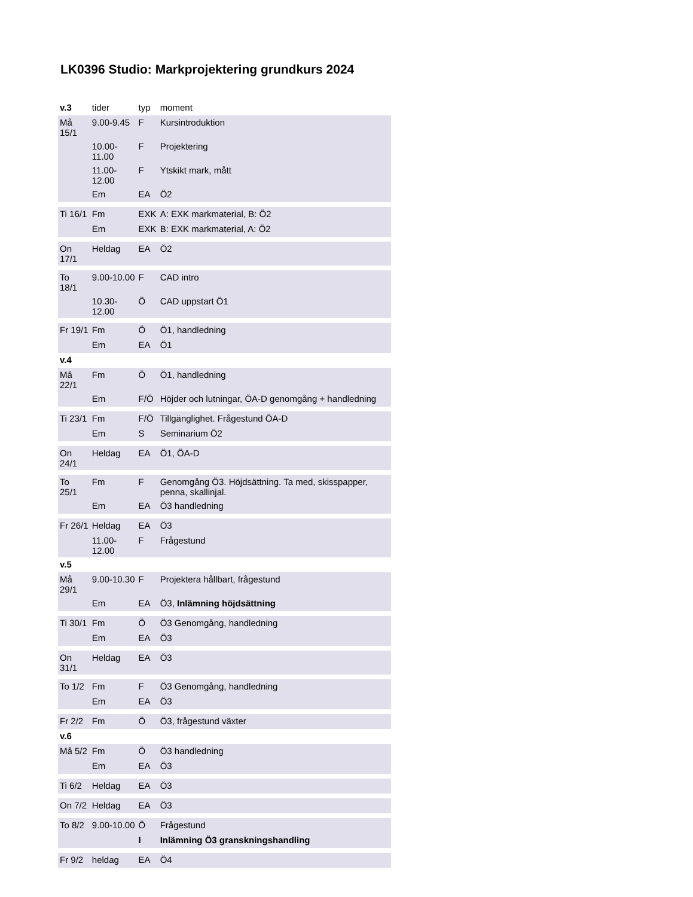LK0396 Studio: Markprojektering grundkurs 2024
| v.3 | tider | typ | moment |
| --- | --- | --- | --- |
| Må 15/1 | 9.00-9.45 | F | Kursintroduktion |
| | 10.00-11.00 | F | Projektering |
| | 11.00-12.00 | F | Ytskikt mark, mått |
| | Em | EA | Ö2 |
| Ti 16/1 | Fm | EXK | A: EXK markmaterial, B: Ö2 |
| | Em | EXK | B: EXK markmaterial, A: Ö2 |
| On 17/1 | Heldag | EA | Ö2 |
| To 18/1 | 9.00-10.00 | F | CAD intro |
| | 10.30-12.00 | Ö | CAD uppstart Ö1 |
| Fr 19/1 | Fm | Ö | Ö1, handledning |
| | Em | EA | Ö1 |
| v.4 | | | |
| Må 22/1 | Fm | Ö | Ö1, handledning |
| | Em | F/Ö | Höjder och lutningar, ÖA-D genomgång + handledning |
| Ti 23/1 | Fm | F/Ö | Tillgänglighet. Frågestund ÖA-D |
| | Em | S | Seminarium Ö2 |
| On 24/1 | Heldag | EA | Ö1, ÖA-D |
| To 25/1 | Fm | F | Genomgång Ö3. Höjdsättning. Ta med, skisspapper, penna, skallinjal. |
| | Em | EA | Ö3 handledning |
| Fr 26/1 | Heldag | EA | Ö3 |
| | 11.00-12.00 | F | Frågestund |
| v.5 | | | |
| Må 29/1 | 9.00-10.30 | F | Projektera hållbart, frågestund |
| | Em | EA | Ö3, Inlämning höjdsättning |
| Ti 30/1 | Fm | Ö | Ö3 Genomgång, handledning |
| | Em | EA | Ö3 |
| On 31/1 | Heldag | EA | Ö3 |
| To 1/2 | Fm | F | Ö3 Genomgång, handledning |
| | Em | EA | Ö3 |
| Fr 2/2 | Fm | Ö | Ö3, frågestund växter |
| v.6 | | | |
| Må 5/2 | Fm | Ö | Ö3 handledning |
| | Em | EA | Ö3 |
| Ti 6/2 | Heldag | EA | Ö3 |
| On 7/2 | Heldag | EA | Ö3 |
| To 8/2 | 9.00-10.00 | Ö | Frågestund |
| | | I | Inlämning Ö3 granskningshandling |
| Fr 9/2 | heldag | EA | Ö4 |